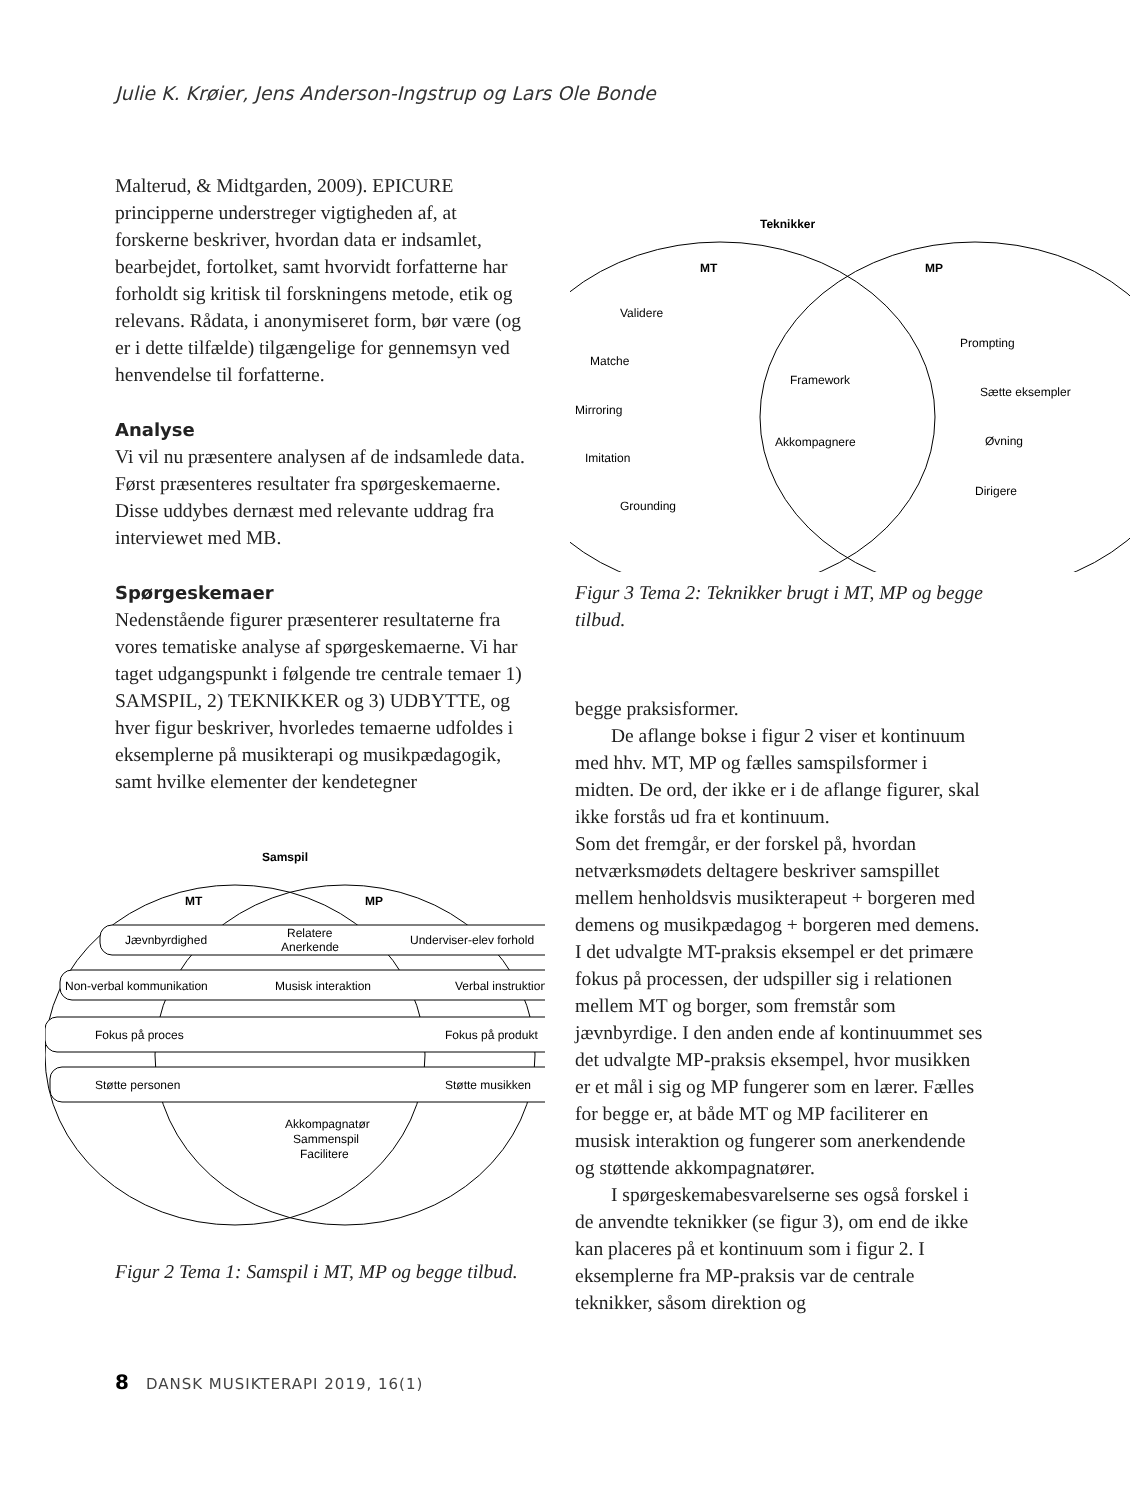Julie K. Krøier, Jens Anderson-Ingstrup og Lars Ole Bonde
Malterud, & Midtgarden, 2009). EPICURE principperne understreger vigtigheden af, at forskerne beskriver, hvordan data er indsamlet, bearbejdet, fortolket, samt hvorvidt forfatterne har forholdt sig kritisk til forskningens metode, etik og relevans. Rådata, i anonymiseret form, bør være (og er i dette tilfælde) tilgængelige for gennemsyn ved henvendelse til forfatterne.
Analyse
Vi vil nu præsentere analysen af de indsamlede data. Først præsenteres resultater fra spørgeskemaerne. Disse uddybes dernæst med relevante uddrag fra interviewet med MB.
Spørgeskemaer
Nedenstående figurer præsenterer resultaterne fra vores tematiske analyse af spørgeskemaerne. Vi har taget udgangspunkt i følgende tre centrale temaer 1) SAMSPIL, 2) TEKNIKKER og 3) UDBYTTE, og hver figur beskriver, hvorledes temaerne udfoldes i eksemplerne på musikterapi og musikpædagogik, samt hvilke elementer der kendetegner
Samspil
MT
MP
Jævnbyrdighed
Relatere
Anerkende
Underviser-elev forhold
Non-verbal kommunikation
Musisk interaktion
Verbal instruktion
Fokus på proces
Fokus på produkt
Støtte personen
Støtte musikken
Akkompagnatør
Sammenspil
Facilitere
Figur 2 Tema 1: Samspil i MT, MP og begge tilbud.
Teknikker
MT
MP
Validere
Matche
Mirroring
Imitation
Grounding
Framework
Akkompagnere
Prompting
Sætte eksempler
Øvning
Dirigere
Figur 3 Tema 2: Teknikker brugt i MT, MP og begge tilbud.
begge praksisformer.
De aflange bokse i figur 2 viser et kontinuum med hhv. MT, MP og fælles samspilsformer i midten. De ord, der ikke er i de aflange figurer, skal ikke forstås ud fra et kontinuum.
Som det fremgår, er der forskel på, hvordan netværksmødets deltagere beskriver samspillet mellem henholdsvis musikterapeut + borgeren med demens og musikpædagog + borgeren med demens. I det udvalgte MT-praksis eksempel er det primære fokus på processen, der udspiller sig i relationen mellem MT og borger, som fremstår som jævnbyrdige. I den anden ende af kontinuummet ses det udvalgte MP-praksis eksempel, hvor musikken er et mål i sig og MP fungerer som en lærer. Fælles for begge er, at både MT og MP faciliterer en musisk interaktion og fungerer som anerkendende og støttende akkompagnatører.
I spørgeskemabesvarelserne ses også forskel i de anvendte teknikker (se figur 3), om end de ikke kan placeres på et kontinuum som i figur 2. I eksemplerne fra MP-praksis var de centrale teknikker, såsom direktion og
8 DANSK MUSIKTERAPI 2019, 16(1)